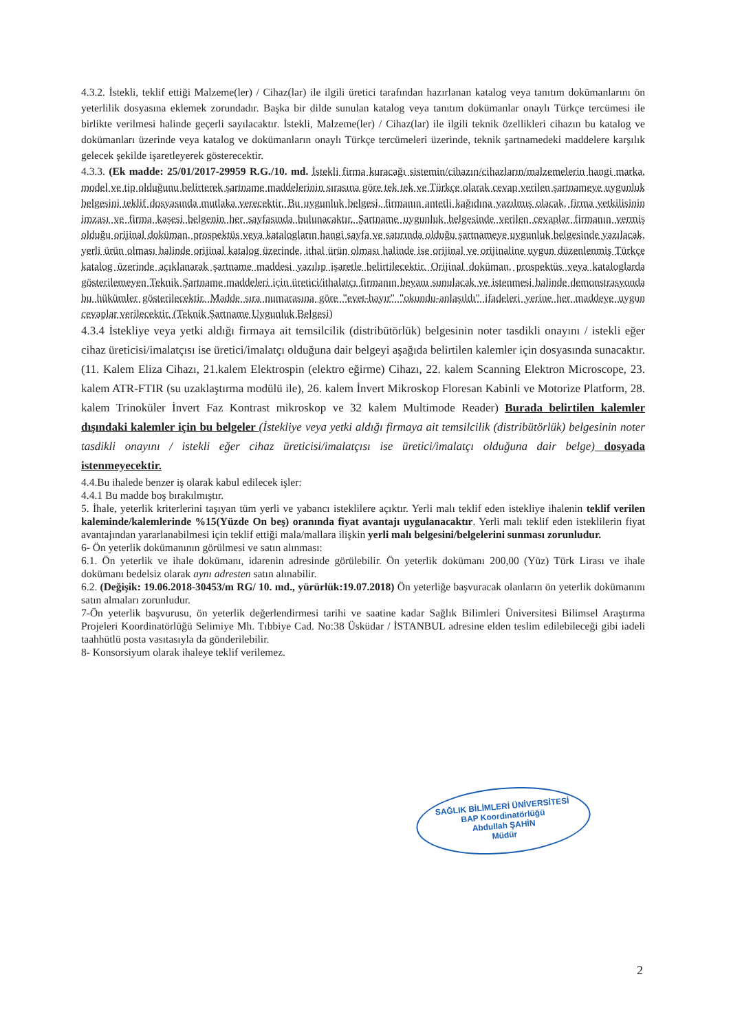4.3.2. İstekli, teklif ettiği Malzeme(ler) / Cihaz(lar) ile ilgili üretici tarafından hazırlanan katalog veya tanıtım dokümanlarını ön yeterlilik dosyasına eklemek zorundadır. Başka bir dilde sunulan katalog veya tanıtım dokümanlar onaylı Türkçe tercümesi ile birlikte verilmesi halinde geçerli sayılacaktır. İstekli, Malzeme(ler) / Cihaz(lar) ile ilgili teknik özellikleri cihazın bu katalog ve dokümanları üzerinde veya katalog ve dokümanların onaylı Türkçe tercümeleri üzerinde, teknik şartnamedeki maddelere karşılık gelecek şekilde işaretleyerek gösterecektir.
4.3.3. (Ek madde: 25/01/2017-29959 R.G./10. md. İstekli firma kuracağı sistemin/cihazın/cihazların/malzemelerin hangi marka, model ve tip olduğunu belirterek şartname maddelerinin sırasına göre tek tek ve Türkçe olarak cevap verilen şartnameye uygunluk belgesini teklif dosyasında mutlaka verecektir. Bu uygunluk belgesi, firmanın antetli kağıdına yazılmış olacak, firma yetkilisinin imzası ve firma kaşesi belgenin her sayfasında bulunacaktır. Şartname uygunluk belgesinde verilen cevaplar firmanın vermiş olduğu orijinal doküman, prospektüs veya katalogların hangi sayfa ve satırında olduğu şartnameye uygunluk belgesinde yazılacak, yerli ürün olması halinde orijinal katalog üzerinde, ithal ürün olması halinde ise orijinal ve orijinaline uygun düzenlenmiş Türkçe katalog üzerinde açıklanarak şartname maddesi yazılıp işaretle belirtilecektir. Orijinal doküman, prospektüs veya kataloglarda gösterilemeyen Teknik Şartname maddeleri için üretici/ithalatçı firmanın beyanı sunulacak ve istenmesi halinde demonstrasyonda bu hükümler gösterilecektir. Madde sıra numarasına göre "evet-hayır" "okundu-anlaşıldı" ifadeleri yerine her maddeye uygun cevaplar verilecektir. (Teknik Şartname Uygunluk Belgesi)
4.3.4 İstekliye veya yetki aldığı firmaya ait temsilcilik (distribütörlük) belgesinin noter tasdikli onayını / istekli eğer cihaz üreticisi/imalatçısı ise üretici/imalatçı olduğuna dair belgeyi aşağıda belirtilen kalemler için dosyasında sunacaktır. (11. Kalem Eliza Cihazı, 21.kalem Elektrospin (elektro eğirme) Cihazı, 22. kalem Scanning Elektron Microscope, 23. kalem ATR-FTIR (su uzaklaştırma modülü ile), 26. kalem İnvert Mikroskop Floresan Kabinli ve Motorize Platform, 28. kalem Trinoküler İnvert Faz Kontrast mikroskop ve 32 kalem Multimode Reader) Burada belirtilen kalemler dışındaki kalemler için bu belgeler (İstekliye veya yetki aldığı firmaya ait temsilcilik (distribütörlük) belgesinin noter tasdikli onayını / istekli eğer cihaz üreticisi/imalatçısı ise üretici/imalatçı olduğuna dair belge) dosyada istenmeyecektir.
4.4.Bu ihalede benzer iş olarak kabul edilecek işler:
4.4.1 Bu madde boş bırakılmıştır.
5. İhale, yeterlik kriterlerini taşıyan tüm yerli ve yabancı isteklilere açıktır. Yerli malı teklif eden istekliye ihalenin teklif verilen kaleminde/kalemlerinde %15(Yüzde On beş) oranında fiyat avantajı uygulanacaktır. Yerli malı teklif eden isteklilerin fiyat avantajından yararlanabilmesi için teklif ettiği mala/mallara ilişkin yerli malı belgesini/belgelerini sunması zorunludur.
6- Ön yeterlik dokümanının görülmesi ve satın alınması:
6.1. Ön yeterlik ve ihale dokümanı, idarenin adresinde görülebilir. Ön yeterlik dokümanı 200,00 (Yüz) Türk Lirası ve ihale dokümanı bedelsiz olarak aynı adresten satın alınabilir.
6.2. (Değişik: 19.06.2018-30453/m RG/ 10. md., yürürlük:19.07.2018) Ön yeterliğe başvuracak olanların ön yeterlik dokümanını satın almaları zorunludur.
7-Ön yeterlik başvurusu, ön yeterlik değerlendirmesi tarihi ve saatine kadar Sağlık Bilimleri Üniversitesi Bilimsel Araştırma Projeleri Koordinatörlüğü Selimiye Mh. Tıbbiye Cad. No:38 Üsküdar / İSTANBUL adresine elden teslim edilebileceği gibi iadeli taahhütlü posta vasıtasıyla da gönderilebilir.
8- Konsorsiyum olarak ihaleye teklif verilemez.
SAĞLIK BİLİMLERİ ÜNİVERSİTESİ
BAP Koordinatörlüğü
Abdullah ŞAHİN
Müdür
2